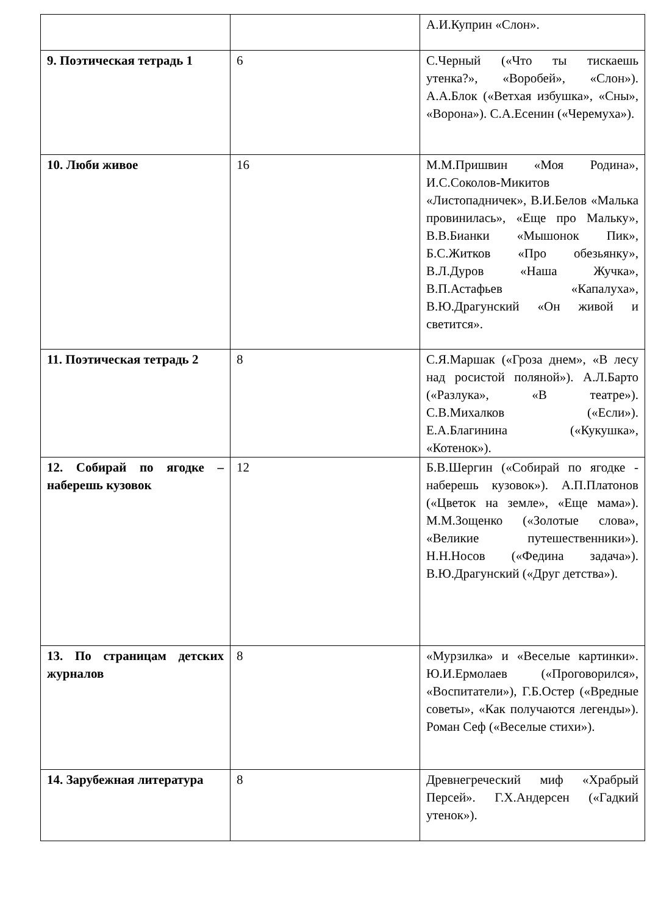| | | А.И.Куприн «Слон». |
| 9. Поэтическая тетрадь 1 | 6 | С.Черный («Что ты тискаешь утенка?», «Воробей», «Слон»). А.А.Блок («Ветхая избушка», «Сны», «Ворона»). С.А.Есенин («Черемуха»). |
| 10. Люби живое | 16 | М.М.Пришвин «Моя Родина», И.С.Соколов-Микитов «Листопадничек», В.И.Белов «Малька провинилась», «Еще про Мальку», В.В.Бианки «Мышонок Пик», Б.С.Житков «Про обезьянку», В.Л.Дуров «Наша Жучка», В.П.Астафьев «Капалуха», В.Ю.Драгунский «Он живой и светится». |
| 11. Поэтическая тетрадь 2 | 8 | С.Я.Маршак («Гроза днем», «В лесу над росистой поляной»). А.Л.Барто («Разлука», «В театре»). С.В.Михалков («Если»). Е.А.Благинина («Кукушка», «Котенок»). |
| 12. Собирай по ягодке – наберешь кузовок | 12 | Б.В.Шергин («Собирай по ягодке - наберешь кузовок»). А.П.Платонов («Цветок на земле», «Еще мама»). М.М.Зощенко («Золотые слова», «Великие путешественники»). Н.Н.Носов («Федина задача»). В.Ю.Драгунский («Друг детства»). |
| 13. По страницам детских журналов | 8 | «Мурзилка» и «Веселые картинки». Ю.И.Ермолаев («Проговорился», «Воспитатели»), Г.Б.Остер («Вредные советы», «Как получаются легенды»). Роман Сеф («Веселые стихи»). |
| 14. Зарубежная литература | 8 | Древнегреческий миф «Храбрый Персей». Г.Х.Андерсен («Гадкий утенок»). |